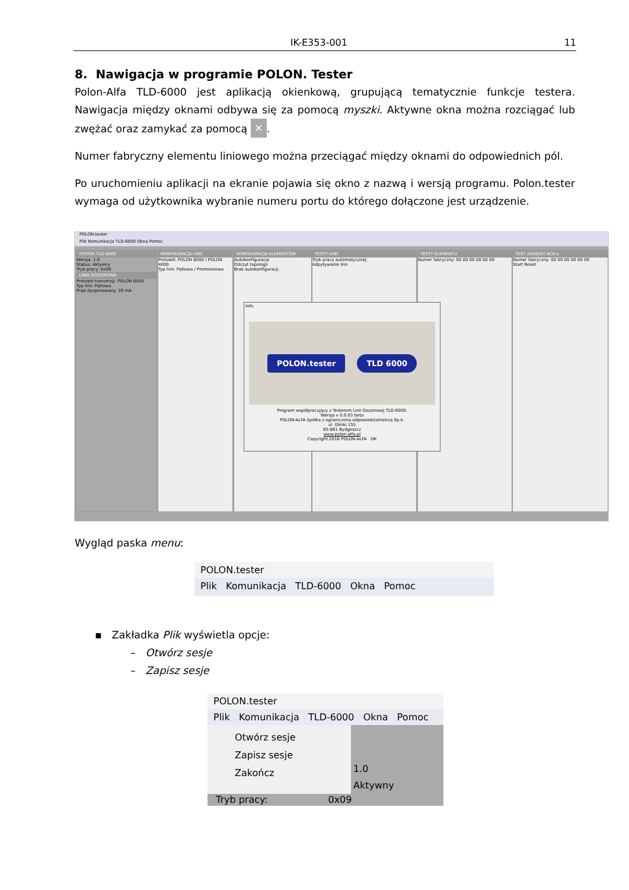IK-E353-001 11
8. Nawigacja w programie POLON. Tester
Polon-Alfa TLD-6000 jest aplikacją okienkową, grupującą tematycznie funkcje testera. Nawigacja między oknami odbywa się za pomocą myszki. Aktywne okna można rozciągać lub zwężać oraz zamykać za pomocą ✕.
Numer fabryczny elementu liniowego można przeciągać między oknami do odpowiednich pól.
Po uruchomieniu aplikacji na ekranie pojawia się okno z nazwą i wersją programu. Polon.tester wymaga od użytkownika wybranie numeru portu do którego dołączone jest urządzenie.
POLON.tester
Plik Komunikacja TLD-6000 Okna Pomoc
TESTER TLD-6000
Wersja: 1.0
Status: Aktywny
Tryb pracy: 0x09
LINIA DOZOROWA
Protokół transmisji: POLON 6000
Typ linii: Pętlowa
Prąd dysponowany: 20 mA
KONFIGURACJA LINII
Protokół: POLON 6000 / POLON 4000
Typ linii: Pętlowa / Promieniowa
KONFIGURACJA ELEMENTÓW
Autokonfiguracja
Odczyt topologii
Brak autokonfiguracji.
TESTY LINII
Tryb pracy automatycznej:
odpytywanie linii
TESTY ELEMENTU
Numer fabryczny: 00 00 00 00 00 00
TEST ZASIĘGU ACR-a
Numer fabryczny: 00 00 00 00 00 00
Start Reset
Info
POLON.tester TLD 6000
Program współpracujący z Testerem Linii Dozorowej TLD-6000.
Wersja v 0.0.03 beta
POLON-ALFA Spółka z ograniczoną odpowiedzialnością Sp.k.
ul. Glinki 155
85-861 Bydgoszcz
www.polon-alfa.pl
Copyright 2016 POLON-ALFA OK
Wygląd paska menu:
POLON.tester
Plik Komunikacja TLD-6000 Okna Pomoc
▪ Zakładka Plik wyświetla opcje:
– Otwórz sesje
– Zapisz sesje
POLON.tester
Plik Komunikacja TLD-6000 Okna Pomoc
Otwórz sesje
Zapisz sesje
Zakończ
1.0
Aktywny
Tryb pracy: 0x09